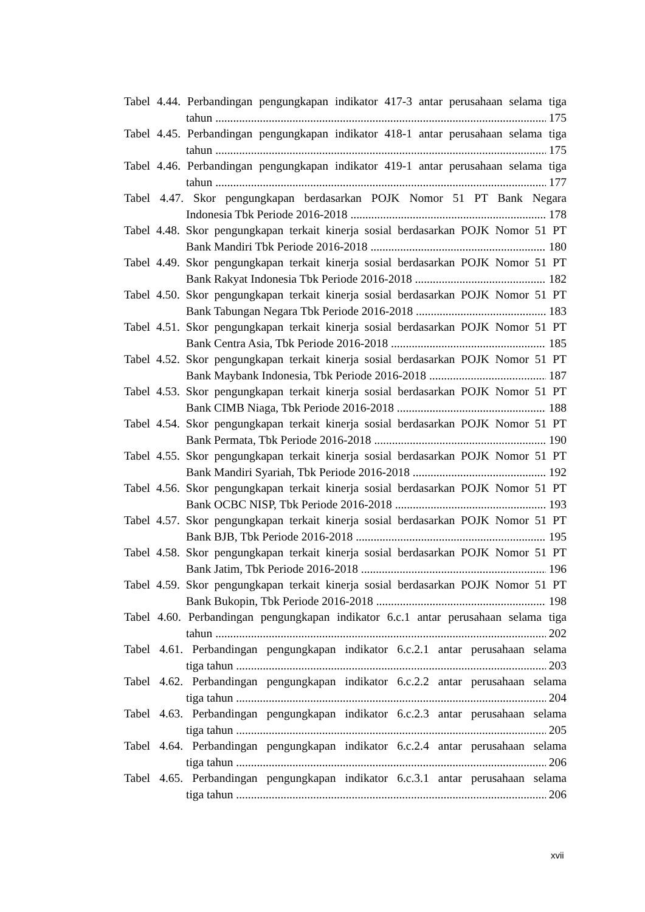Tabel 4.44. Perbandingan pengungkapan indikator 417-3 antar perusahaan selama tiga
tahun 175
Tabel 4.45. Perbandingan pengungkapan indikator 418-1 antar perusahaan selama tiga
tahun 175
Tabel 4.46. Perbandingan pengungkapan indikator 419-1 antar perusahaan selama tiga
tahun 177
Tabel 4.47. Skor pengungkapan berdasarkan POJK Nomor 51 PT Bank Negara
Indonesia Tbk Periode 2016-2018 178
Tabel 4.48. Skor pengungkapan terkait kinerja sosial berdasarkan POJK Nomor 51 PT
Bank Mandiri Tbk Periode 2016-2018 180
Tabel 4.49. Skor pengungkapan terkait kinerja sosial berdasarkan POJK Nomor 51 PT
Bank Rakyat Indonesia Tbk Periode 2016-2018 182
Tabel 4.50. Skor pengungkapan terkait kinerja sosial berdasarkan POJK Nomor 51 PT
Bank Tabungan Negara Tbk Periode 2016-2018 183
Tabel 4.51. Skor pengungkapan terkait kinerja sosial berdasarkan POJK Nomor 51 PT
Bank Centra Asia, Tbk Periode 2016-2018 185
Tabel 4.52. Skor pengungkapan terkait kinerja sosial berdasarkan POJK Nomor 51 PT
Bank Maybank Indonesia, Tbk Periode 2016-2018 187
Tabel 4.53. Skor pengungkapan terkait kinerja sosial berdasarkan POJK Nomor 51 PT
Bank CIMB Niaga, Tbk Periode 2016-2018 188
Tabel 4.54. Skor pengungkapan terkait kinerja sosial berdasarkan POJK Nomor 51 PT
Bank Permata, Tbk Periode 2016-2018 190
Tabel 4.55. Skor pengungkapan terkait kinerja sosial berdasarkan POJK Nomor 51 PT
Bank Mandiri Syariah, Tbk Periode 2016-2018 192
Tabel 4.56. Skor pengungkapan terkait kinerja sosial berdasarkan POJK Nomor 51 PT
Bank OCBC NISP, Tbk Periode 2016-2018 193
Tabel 4.57. Skor pengungkapan terkait kinerja sosial berdasarkan POJK Nomor 51 PT
Bank BJB, Tbk Periode 2016-2018 195
Tabel 4.58. Skor pengungkapan terkait kinerja sosial berdasarkan POJK Nomor 51 PT
Bank Jatim, Tbk Periode 2016-2018 196
Tabel 4.59. Skor pengungkapan terkait kinerja sosial berdasarkan POJK Nomor 51 PT
Bank Bukopin, Tbk Periode 2016-2018 198
Tabel 4.60. Perbandingan pengungkapan indikator 6.c.1 antar perusahaan selama tiga
tahun 202
Tabel 4.61. Perbandingan pengungkapan indikator 6.c.2.1 antar perusahaan selama
tiga tahun 203
Tabel 4.62. Perbandingan pengungkapan indikator 6.c.2.2 antar perusahaan selama
tiga tahun 204
Tabel 4.63. Perbandingan pengungkapan indikator 6.c.2.3 antar perusahaan selama
tiga tahun 205
Tabel 4.64. Perbandingan pengungkapan indikator 6.c.2.4 antar perusahaan selama
tiga tahun 206
Tabel 4.65. Perbandingan pengungkapan indikator 6.c.3.1 antar perusahaan selama
tiga tahun 206
xvii